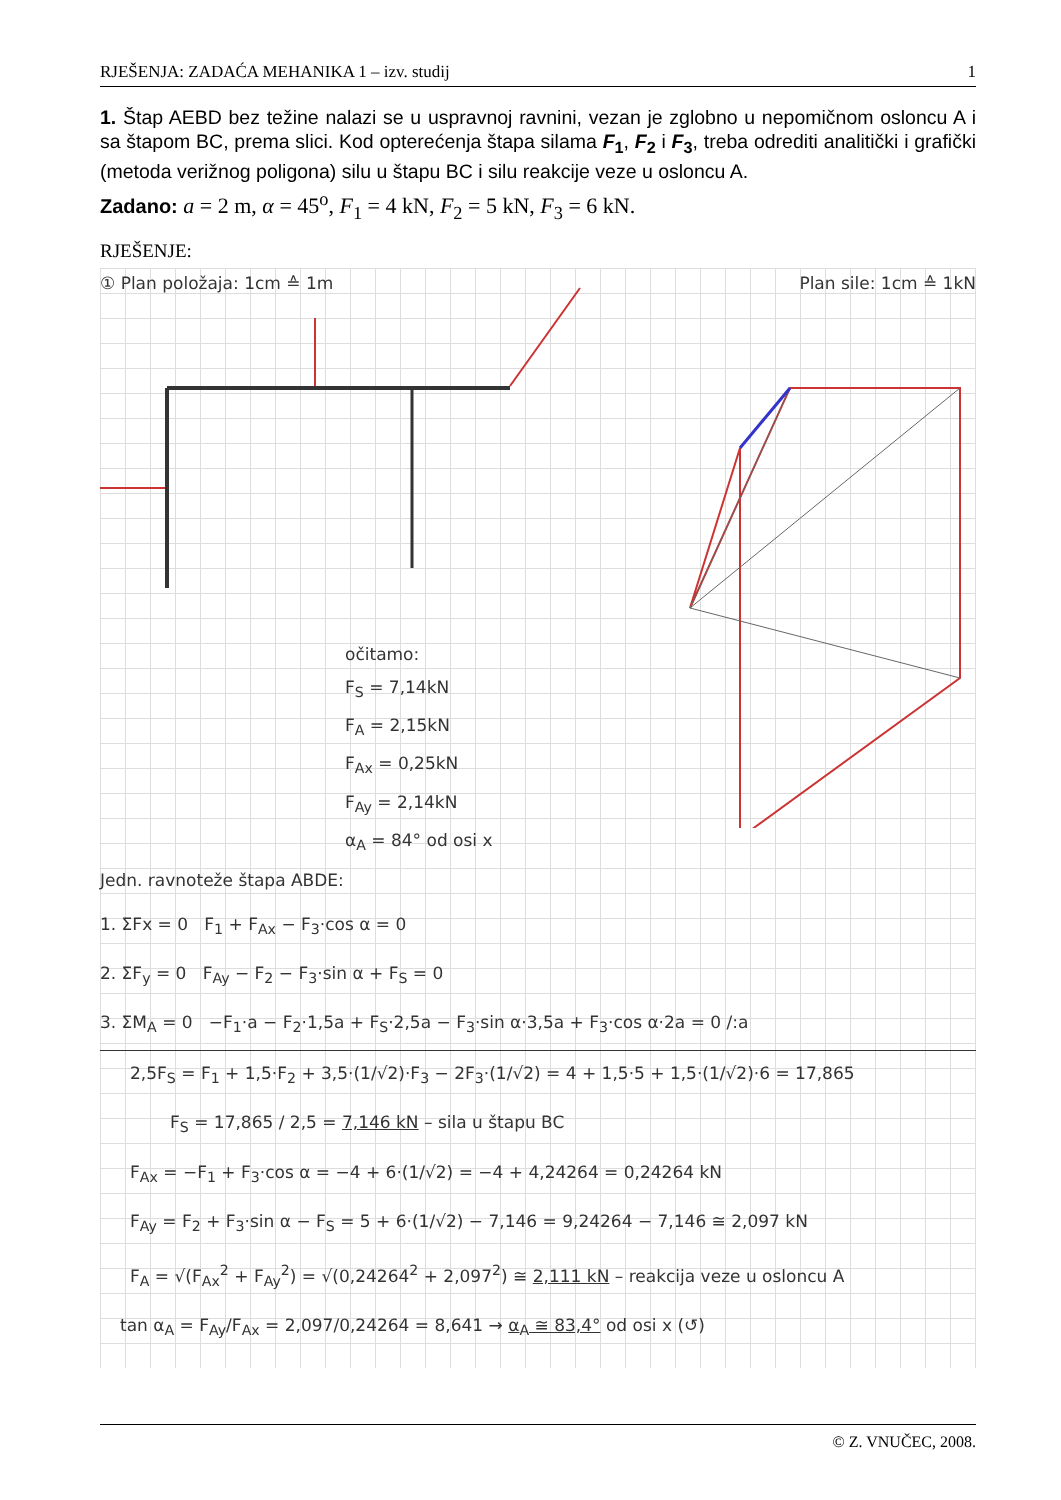RJEŠENJA: ZADAĆA MEHANIKA 1 – izv. studij 1
1. Štap AEBD bez težine nalazi se u uspravnoj ravnini, vezan je zglobno u nepomičnom osloncu A i sa štapom BC, prema slici. Kod opterećenja štapa silama F<sub>1</sub>, F<sub>2</sub> i F<sub>3</sub>, treba odrediti analitički i grafički (metoda verižnog poligona) silu u štapu BC i silu reakcije veze u osloncu A.
Zadano: a = 2 m, α = 45<sup>o</sup>, F<sub>1</sub> = 4 kN, F<sub>2</sub> = 5 kN, F<sub>3</sub> = 6 kN.
RJEŠENJE:
① Plan položaja: 1cm ≙ 1m Plan sile: 1cm ≙ 1kN
očitamo:
F<sub>S</sub> = 7,14kN
F<sub>A</sub> = 2,15kN
F<sub>Ax</sub> = 0,25kN
F<sub>Ay</sub> = 2,14kN
α<sub>A</sub> = 84° od osi x
Jedn. ravnoteže štapa ABDE:
1. ΣFx = 0 F<sub>1</sub> + F<sub>Ax</sub> − F<sub>3</sub>·cos α = 0
2. ΣF<sub>y</sub> = 0 F<sub>Ay</sub> − F<sub>2</sub> − F<sub>3</sub>·sin α + F<sub>S</sub> = 0
3. ΣM<sub>A</sub> = 0 −F<sub>1</sub>·a − F<sub>2</sub>·1,5a + F<sub>S</sub>·2,5a − F<sub>3</sub>·sin α·3,5a + F<sub>3</sub>·cos α·2a = 0 /:a
2,5F<sub>S</sub> = F<sub>1</sub> + 1,5·F<sub>2</sub> + 3,5·(1/√2)·F<sub>3</sub> − 2F<sub>3</sub>·(1/√2) = 4 + 1,5·5 + 1,5·(1/√2)·6 = 17,865
F<sub>S</sub> = 17,865 / 2,5 = 7,146 kN – sila u štapu BC
F<sub>Ax</sub> = −F<sub>1</sub> + F<sub>3</sub>·cos α = −4 + 6·(1/√2) = −4 + 4,24264 = 0,24264 kN
F<sub>Ay</sub> = F<sub>2</sub> + F<sub>3</sub>·sin α − F<sub>S</sub> = 5 + 6·(1/√2) − 7,146 = 9,24264 − 7,146 ≅ 2,097 kN
F<sub>A</sub> = √(F<sub>Ax</sub><sup>2</sup> + F<sub>Ay</sub><sup>2</sup>) = √(0,24264<sup>2</sup> + 2,097<sup>2</sup>) ≅ 2,111 kN – reakcija veze u osloncu A
tan α<sub>A</sub> = F<sub>Ay</sub>/F<sub>Ax</sub> = 2,097/0,24264 = 8,641 → α<sub>A</sub> ≅ 83,4° od osi x (↺)
© Z. VNUČEC, 2008.